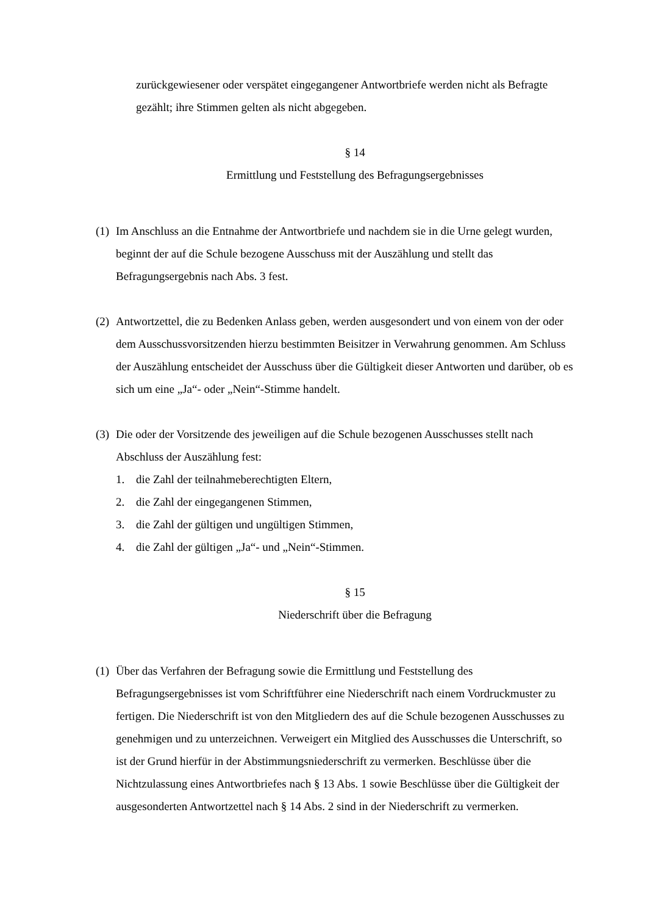zurückgewiesener oder verspätet eingegangener Antwortbriefe werden nicht als Befragte gezählt; ihre Stimmen gelten als nicht abgegeben.
§ 14
Ermittlung und Feststellung des Befragungsergebnisses
(1)
Im Anschluss an die Entnahme der Antwortbriefe und nachdem sie in die Urne gelegt wurden, beginnt der auf die Schule bezogene Ausschuss mit der Auszählung und stellt das Befragungsergebnis nach Abs. 3 fest.
(2)
Antwortzettel, die zu Bedenken Anlass geben, werden ausgesondert und von einem von der oder dem Ausschussvorsitzenden hierzu bestimmten Beisitzer in Verwahrung genommen. Am Schluss der Auszählung entscheidet der Ausschuss über die Gültigkeit dieser Antworten und darüber, ob es sich um eine „Ja“- oder „Nein“-Stimme handelt.
(3)
Die oder der Vorsitzende des jeweiligen auf die Schule bezogenen Ausschusses stellt nach Abschluss der Auszählung fest:
1. die Zahl der teilnahmeberechtigten Eltern,
2. die Zahl der eingegangenen Stimmen,
3. die Zahl der gültigen und ungültigen Stimmen,
4. die Zahl der gültigen „Ja“- und „Nein“-Stimmen.
§ 15
Niederschrift über die Befragung
(1)
Über das Verfahren der Befragung sowie die Ermittlung und Feststellung des Befragungsergebnisses ist vom Schriftführer eine Niederschrift nach einem Vordruckmuster zu fertigen. Die Niederschrift ist von den Mitgliedern des auf die Schule bezogenen Ausschusses zu genehmigen und zu unterzeichnen. Verweigert ein Mitglied des Ausschusses die Unterschrift, so ist der Grund hierfür in der Abstimmungsniederschrift zu vermerken. Beschlüsse über die Nichtzulassung eines Antwortbriefes nach § 13 Abs. 1 sowie Beschlüsse über die Gültigkeit der ausgesonderten Antwortzettel nach § 14 Abs. 2 sind in der Niederschrift zu vermerken.